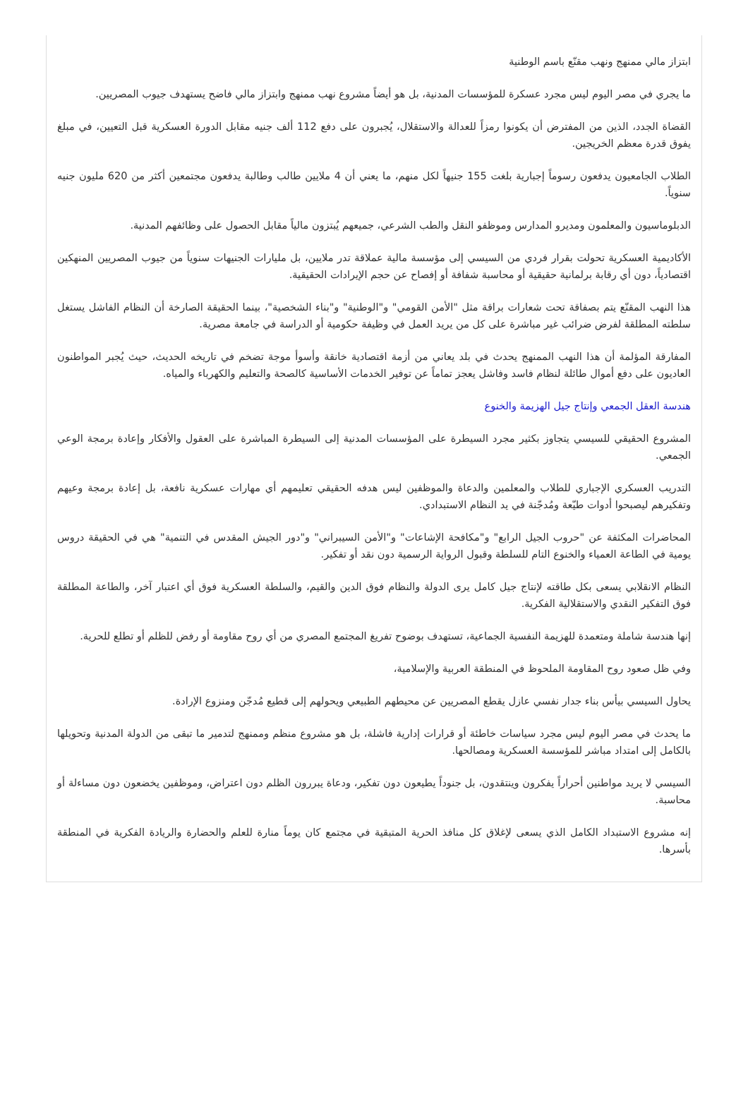ابتزاز مالي ممنهج ونهب مقنّع باسم الوطنية
ما يجري في مصر اليوم ليس مجرد عسكرة للمؤسسات المدنية، بل هو أيضاً مشروع نهب ممنهج وابتزاز مالي فاضح يستهدف جيوب المصريين.
القضاة الجدد، الذين من المفترض أن يكونوا رمزاً للعدالة والاستقلال، يُجبرون على دفع 112 ألف جنيه مقابل الدورة العسكرية قبل التعيين، في مبلغ يفوق قدرة معظم الخريجين.
الطلاب الجامعيون يدفعون رسوماً إجبارية بلغت 155 جنيهاً لكل منهم، ما يعني أن 4 ملايين طالب وطالبة يدفعون مجتمعين أكثر من 620 مليون جنيه سنوياً.
الدبلوماسيون والمعلمون ومديرو المدارس وموظفو النقل والطب الشرعي، جميعهم يُبتزون مالياً مقابل الحصول على وظائفهم المدنية.
الأكاديمية العسكرية تحولت بقرار فردي من السيسي إلى مؤسسة مالية عملاقة تدر ملايين، بل مليارات الجنيهات سنوياً من جيوب المصريين المنهكين اقتصادياً، دون أي رقابة برلمانية حقيقية أو محاسبة شفافة أو إفصاح عن حجم الإيرادات الحقيقية.
هذا النهب المقنّع يتم بصفاقة تحت شعارات براقة مثل "الأمن القومي" و"الوطنية" و"بناء الشخصية"، بينما الحقيقة الصارخة أن النظام الفاشل يستغل سلطته المطلقة لفرض ضرائب غير مباشرة على كل من يريد العمل في وظيفة حكومية أو الدراسة في جامعة مصرية.
المفارقة المؤلمة أن هذا النهب الممنهج يحدث في بلد يعاني من أزمة اقتصادية خانقة وأسوأ موجة تضخم في تاريخه الحديث، حيث يُجبر المواطنون العاديون على دفع أموال طائلة لنظام فاسد وفاشل يعجز تماماً عن توفير الخدمات الأساسية كالصحة والتعليم والكهرباء والمياه.
هندسة العقل الجمعي وإنتاج جيل الهزيمة والخنوع
المشروع الحقيقي للسيسي يتجاوز بكثير مجرد السيطرة على المؤسسات المدنية إلى السيطرة المباشرة على العقول والأفكار وإعادة برمجة الوعي الجمعي.
التدريب العسكري الإجباري للطلاب والمعلمين والدعاة والموظفين ليس هدفه الحقيقي تعليمهم أي مهارات عسكرية نافعة، بل إعادة برمجة وعيهم وتفكيرهم ليصبحوا أدوات طيّعة ومُدجّنة في يد النظام الاستبدادي.
المحاضرات المكثفة عن "حروب الجيل الرابع" و"مكافحة الإشاعات" و"الأمن السيبراني" و"دور الجيش المقدس في التنمية" هي في الحقيقة دروس يومية في الطاعة العمياء والخنوع التام للسلطة وقبول الرواية الرسمية دون نقد أو تفكير.
النظام الانقلابي يسعى بكل طاقته لإنتاج جيل كامل يرى الدولة والنظام فوق الدين والقيم، والسلطة العسكرية فوق أي اعتبار آخر، والطاعة المطلقة فوق التفكير النقدي والاستقلالية الفكرية.
إنها هندسة شاملة ومتعمدة للهزيمة النفسية الجماعية، تستهدف بوضوح تفريغ المجتمع المصري من أي روح مقاومة أو رفض للظلم أو تطلع للحرية.
وفي ظل صعود روح المقاومة الملحوظ في المنطقة العربية والإسلامية،
يحاول السيسي بيأس بناء جدار نفسي عازل يقطع المصريين عن محيطهم الطبيعي ويحولهم إلى قطيع مُدجّن ومنزوع الإرادة.
ما يحدث في مصر اليوم ليس مجرد سياسات خاطئة أو قرارات إدارية فاشلة، بل هو مشروع منظم وممنهج لتدمير ما تبقى من الدولة المدنية وتحويلها بالكامل إلى امتداد مباشر للمؤسسة العسكرية ومصالحها.
السيسي لا يريد مواطنين أحراراً يفكرون وينتقدون، بل جنوداً يطيعون دون تفكير، ودعاة يبررون الظلم دون اعتراض، وموظفين يخضعون دون مساءلة أو محاسبة.
إنه مشروع الاستبداد الكامل الذي يسعى لإغلاق كل منافذ الحرية المتبقية في مجتمع كان يوماً منارة للعلم والحضارة والريادة الفكرية في المنطقة بأسرها.